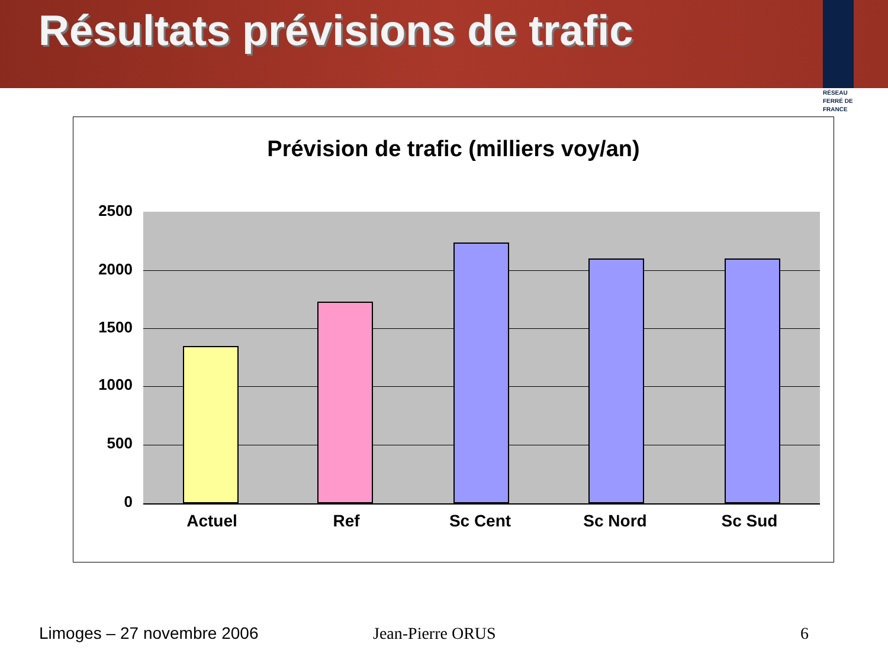Résultats prévisions de trafic
RÉSEAU
FERRÉ DE
FRANCE
Prévision de trafic (milliers voy/an)
2500
2000
1500
1000
500
0
Actuel Ref Sc Cent Sc Nord Sc Sud
Limoges – 27 novembre 2006 Jean-Pierre ORUS 6